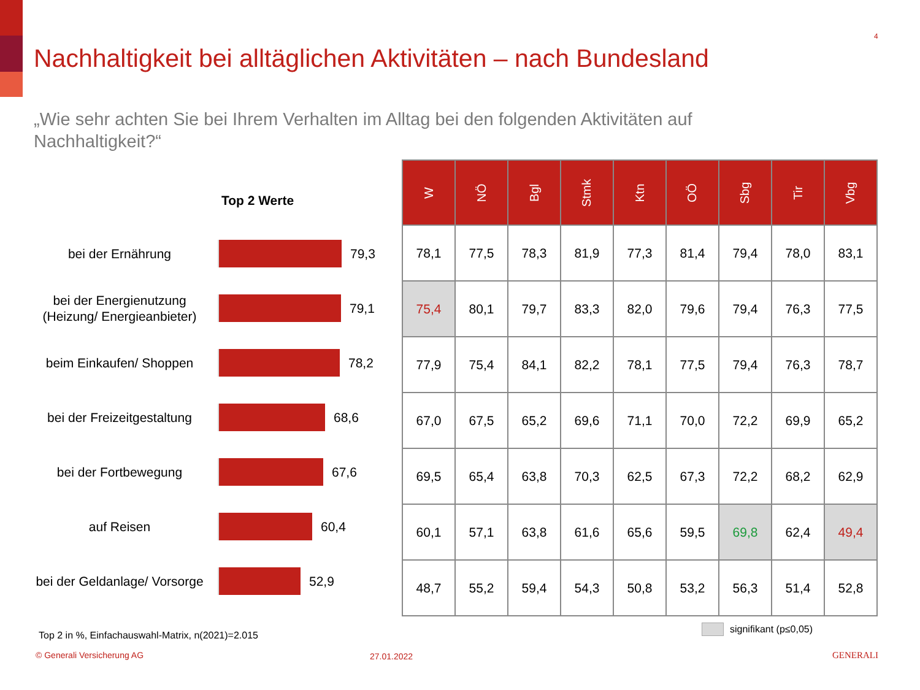4
Nachhaltigkeit bei alltäglichen Aktivitäten – nach Bundesland
„Wie sehr achten Sie bei Ihrem Verhalten im Alltag bei den folgenden Aktivitäten auf Nachhaltigkeit?“
Top 2 Werte
bei der Ernährung
79,3
bei der Energienutzung (Heizung/ Energieanbieter)
79,1
beim Einkaufen/ Shoppen
78,2
bei der Freizeitgestaltung
68,6
bei der Fortbewegung
67,6
auf Reisen
60,4
bei der Geldanlage/ Vorsorge
52,9
| W | NÖ | Bgl | Stmk | Ktn | OÖ | Sbg | Tir | Vbg |
| --- | --- | --- | --- | --- | --- | --- | --- | --- |
| 78,1 | 77,5 | 78,3 | 81,9 | 77,3 | 81,4 | 79,4 | 78,0 | 83,1 |
| 75,4 | 80,1 | 79,7 | 83,3 | 82,0 | 79,6 | 79,4 | 76,3 | 77,5 |
| 77,9 | 75,4 | 84,1 | 82,2 | 78,1 | 77,5 | 79,4 | 76,3 | 78,7 |
| 67,0 | 67,5 | 65,2 | 69,6 | 71,1 | 70,0 | 72,2 | 69,9 | 65,2 |
| 69,5 | 65,4 | 63,8 | 70,3 | 62,5 | 67,3 | 72,2 | 68,2 | 62,9 |
| 60,1 | 57,1 | 63,8 | 61,6 | 65,6 | 59,5 | 69,8 | 62,4 | 49,4 |
| 48,7 | 55,2 | 59,4 | 54,3 | 50,8 | 53,2 | 56,3 | 51,4 | 52,8 |
signifikant (p≤0,05)
Top 2 in %, Einfachauswahl-Matrix, n(2021)=2.015
© Generali Versicherung AG 27.01.2022 GENERALI